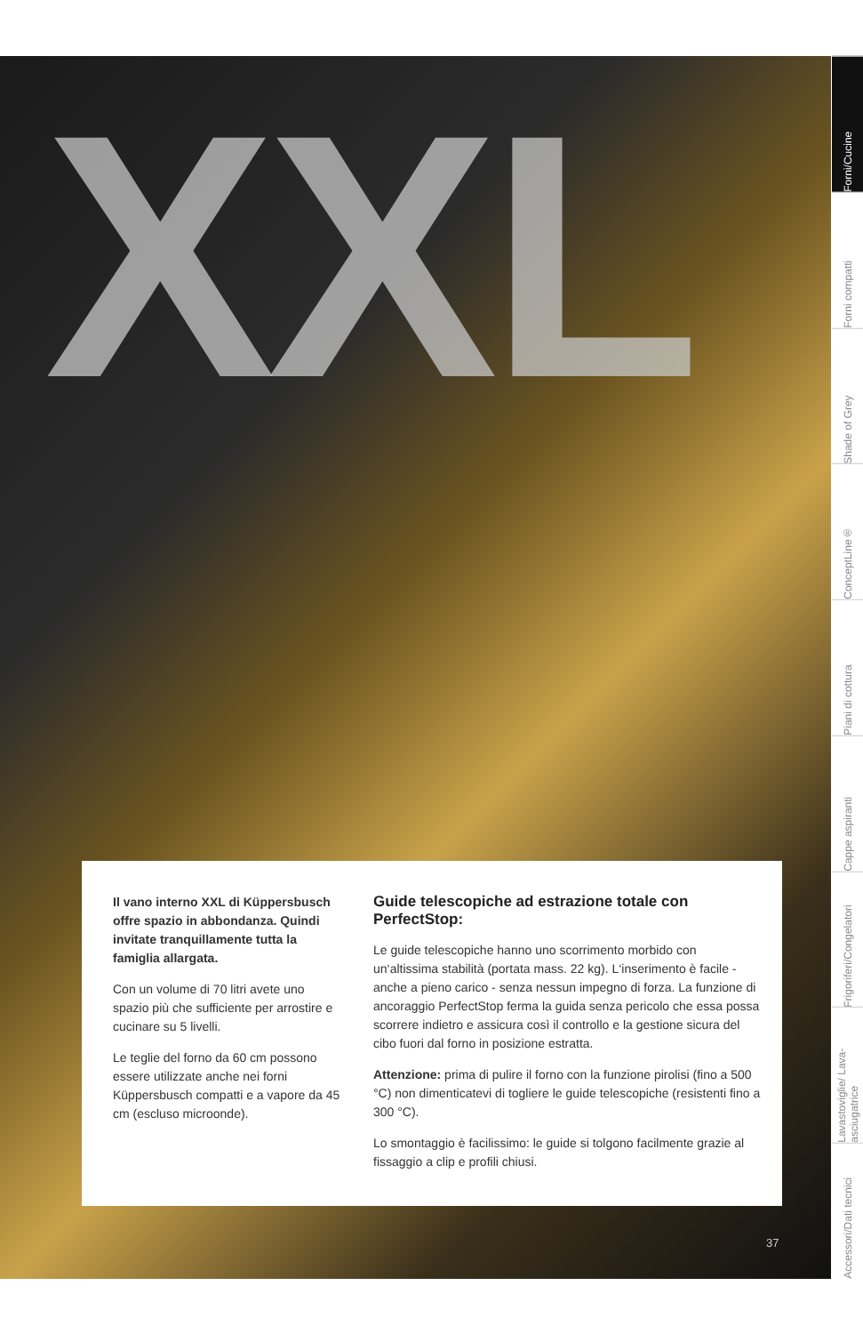XXL
Forni/Cucine
Forni compatti
Shade of Grey
ConceptLine®
Piani di cottura
Cappe aspiranti
Frigoriferi/Congelatori
Lavastoviglie/ Lava-asciugatrice
Accessori/Dati tecnici
Il vano interno XXL di Küppersbusch offre spazio in abbondanza. Quindi invitate tranquillamente tutta la famiglia allargata.
Con un volume di 70 litri avete uno spazio più che sufficiente per arrostire e cucinare su 5 livelli.
Le teglie del forno da 60 cm possono essere utilizzate anche nei forni Küppersbusch compatti e a vapore da 45 cm (escluso microonde).
Guide telescopiche ad estrazione totale con PerfectStop:
Le guide telescopiche hanno uno scorrimento morbido con un‘altissima stabilità (portata mass. 22 kg). L‘inserimento è facile - anche a pieno carico - senza nessun impegno di forza. La funzione di ancoraggio PerfectStop ferma la guida senza pericolo che essa possa scorrere indietro e assicura così il controllo e la gestione sicura del cibo fuori dal forno in posizione estratta.
Attenzione: prima di pulire il forno con la funzione pirolisi (fino a 500 °C) non dimenticatevi di togliere le guide telescopiche (resistenti fino a 300 °C).
Lo smontaggio è facilissimo: le guide si tolgono facilmente grazie al fissaggio a clip e profili chiusi.
37